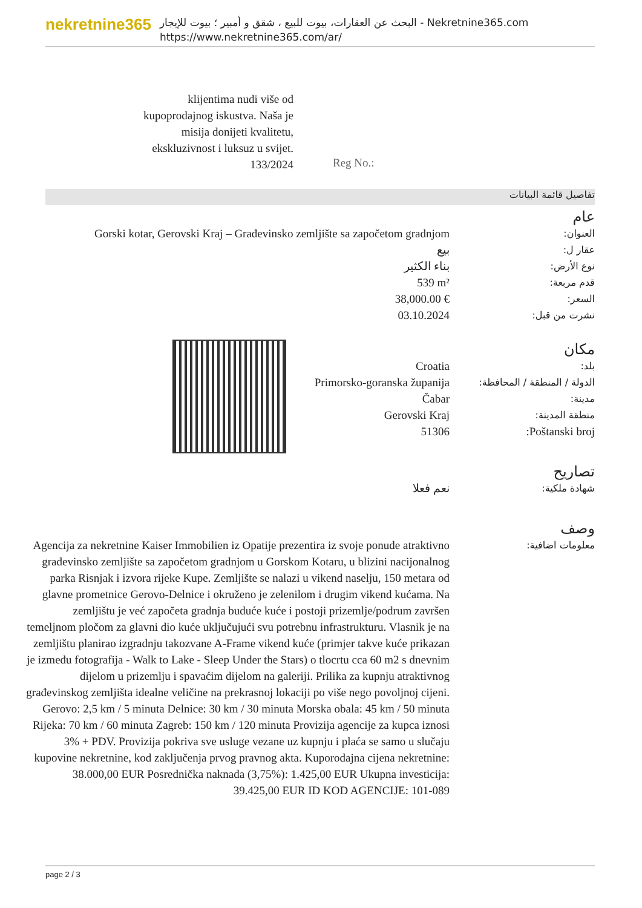nekretnine365
البحث عن العقارات، بيوت للبيع ، شقق و أمبير ؛ بيوت للإيجار - Nekretnine365.com
https://www.nekretnine365.com/ar/
klijentima nudi više od kupoprodajnog iskustva. Naša je misija donijeti kvalitetu, ekskluzivnost i luksuz u svijet. 133/2024
Reg No.:
تفاصيل قائمة البيانات
| | عام |
| Gorski kotar, Gerovski Kraj – Građevinsko zemljište sa započetom gradnjom | العنوان: |
| بيع | عقار ل: |
| بناء الكثير | نوع الأرض: |
| 539 m² | قدم مربعة: |
| 38,000.00 € | السعر: |
| 03.10.2024 | نشرت من قبل: |
| | مكان |
| Croatia | بلد: |
| Primorsko-goranska županija | الدولة / المنطقة / المحافظة: |
| Čabar | مدينة: |
| Gerovski Kraj | منطقة المدينة: |
| 51306 | Poštanski broj: |
| | تصاريح |
| نعم فعلا | شهادة ملكية: |
| | وصف |
| Agencija za nekretnine Kaiser Immobilien iz Opatije prezentira iz svoje ponude atraktivno građevinsko zemljište sa započetom gradnjom u Gorskom Kotaru, u blizini nacijonalnog parka Risnjak i izvora rijeke Kupe. Zemljište se nalazi u vikend naselju, 150 metara od glavne prometnice Gerovo-Delnice i okruženo je zelenilom i drugim vikend kućama. Na zemljištu je već započeta gradnja buduće kuće i postoji prizemlje/podrum završen temeljnom pločom za glavni dio kuće uključujući svu potrebnu infrastrukturu. Vlasnik je na zemljištu planirao izgradnju takozvane A-Frame vikend kuće (primjer takve kuće prikazan je između fotografija - Walk to Lake - Sleep Under the Stars) o tlocrtu cca 60 m2 s dnevnim dijelom u prizemlju i spavaćim dijelom na galeriji. Prilika za kupnju atraktivnog građevinskog zemljišta idealne veličine na prekrasnoj lokaciji po više nego povoljnoj cijeni. Gerovo: 2,5 km / 5 minuta Delnice: 30 km / 30 minuta Morska obala: 45 km / 50 minuta Rijeka: 70 km / 60 minuta Zagreb: 150 km / 120 minuta Provizija agencije za kupca iznosi 3% + PDV. Provizija pokriva sve usluge vezane uz kupnju i plaća se samo u slučaju kupovine nekretnine, kod zaključenja prvog pravnog akta. Kuporodajna cijena nekretnine: 38.000,00 EUR Posrednička naknada (3,75%): 1.425,00 EUR Ukupna investicija: 39.425,00 EUR ID KOD AGENCIJE: 101-089 | معلومات اضافية: |
page 2 / 3